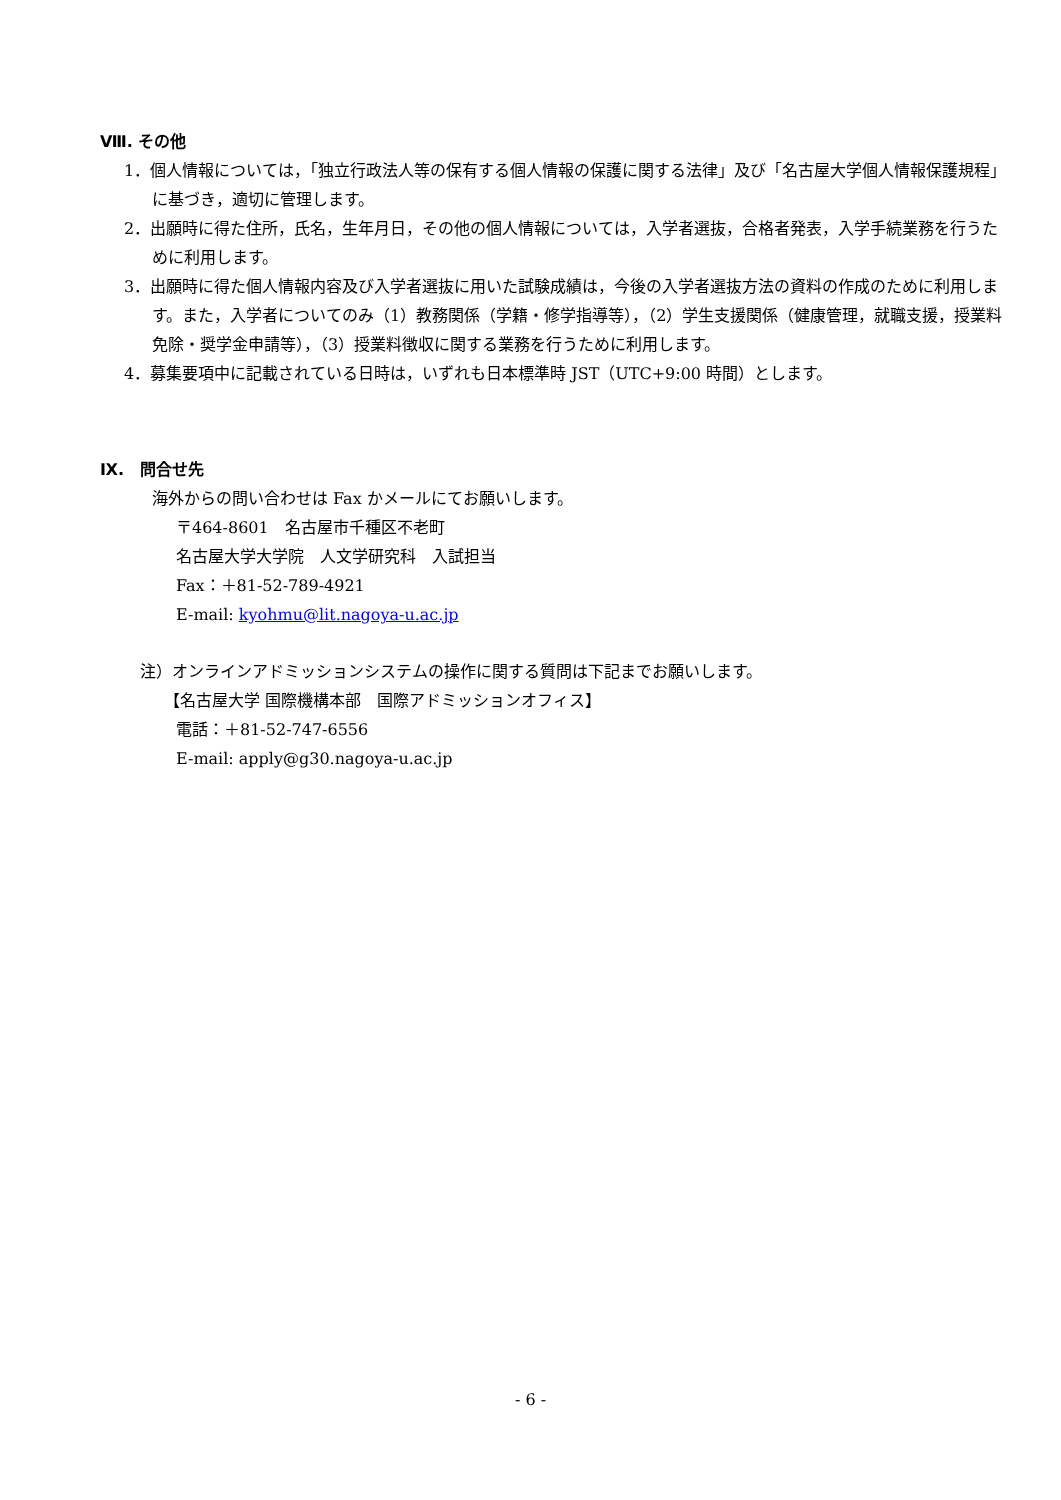Ⅷ. その他
1．個人情報については，「独立行政法人等の保有する個人情報の保護に関する法律」及び「名古屋大学個人情報保護規程」に基づき，適切に管理します。
2．出願時に得た住所，氏名，生年月日，その他の個人情報については，入学者選抜，合格者発表，入学手続業務を行うために利用します。
3．出願時に得た個人情報内容及び入学者選抜に用いた試験成績は，今後の入学者選抜方法の資料の作成のために利用します。また，入学者についてのみ（1）教務関係（学籍・修学指導等），（2）学生支援関係（健康管理，就職支援，授業料免除・奨学金申請等），（3）授業料徴収に関する業務を行うために利用します。
4．募集要項中に記載されている日時は，いずれも日本標準時 JST（UTC+9:00 時間）とします。
Ⅸ.　問合せ先
海外からの問い合わせは Fax かメールにてお願いします。
〒464-8601　名古屋市千種区不老町
名古屋大学大学院　人文学研究科　入試担当
Fax：＋81-52-789-4921
E-mail: kyohmu@lit.nagoya-u.ac.jp
注）オンラインアドミッションシステムの操作に関する質問は下記までお願いします。
【名古屋大学 国際機構本部　国際アドミッションオフィス】
電話：＋81-52-747-6556
E-mail: apply@g30.nagoya-u.ac.jp
- 6 -